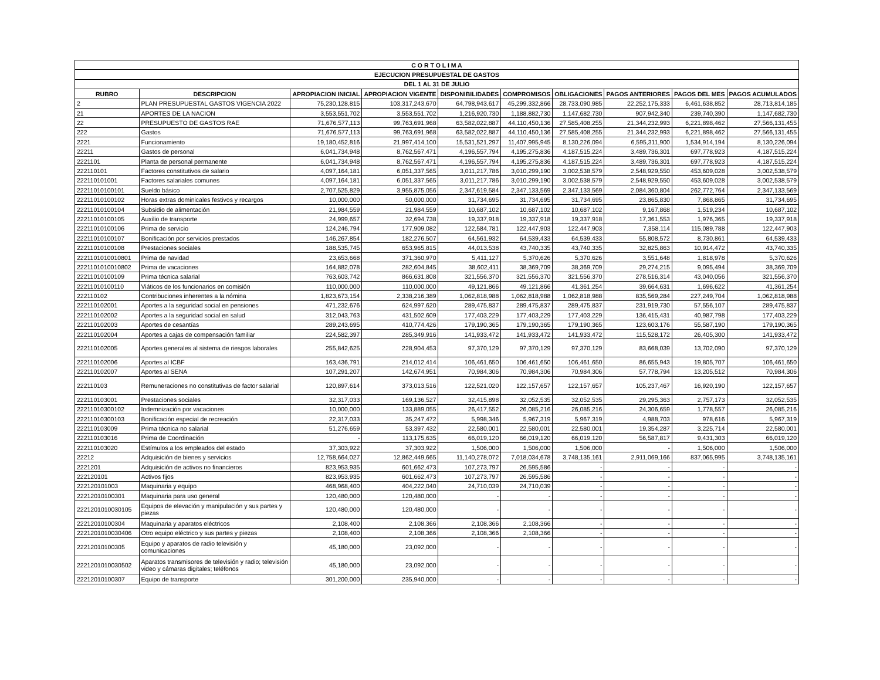| C O R T O L I M A | | | | | | | | | |
| --- | --- | --- | --- | --- | --- | --- | --- | --- | --- |
| EJECUCION PRESUPUESTAL DE GASTOS | | | | | | | | | |
| DEL 1 AL 31 DE JULIO | | | | | | | | | |
| RUBRO | DESCRIPCION | APROPIACION INICIAL | APROPIACION VIGENTE | DISPONIBILIDADES | COMPROMISOS | OBLIGACIONES | PAGOS ANTERIORES | PAGOS DEL MES | PAGOS ACUMULADOS |
| 2 | PLAN PRESUPUESTAL GASTOS VIGENCIA 2022 | 75,230,128,815 | 103,317,243,670 | 64,798,943,617 | 45,299,332,866 | 28,733,090,985 | 22,252,175,333 | 6,461,638,852 | 28,713,814,185 |
| 21 | APORTES DE LA NACION | 3,553,551,702 | 3,553,551,702 | 1,216,920,730 | 1,188,882,730 | 1,147,682,730 | 907,942,340 | 239,740,390 | 1,147,682,730 |
| 22 | PRESUPUESTO DE GASTOS RAE | 71,676,577,113 | 99,763,691,968 | 63,582,022,887 | 44,110,450,136 | 27,585,408,255 | 21,344,232,993 | 6,221,898,462 | 27,566,131,455 |
| 222 | Gastos | 71,676,577,113 | 99,763,691,968 | 63,582,022,887 | 44,110,450,136 | 27,585,408,255 | 21,344,232,993 | 6,221,898,462 | 27,566,131,455 |
| 2221 | Funcionamiento | 19,180,452,816 | 21,997,414,100 | 15,531,521,297 | 11,407,995,945 | 8,130,226,094 | 6,595,311,900 | 1,534,914,194 | 8,130,226,094 |
| 22211 | Gastos de personal | 6,041,734,948 | 8,762,567,471 | 4,196,557,794 | 4,195,275,836 | 4,187,515,224 | 3,489,736,301 | 697,778,923 | 4,187,515,224 |
| 2221101 | Planta de personal permanente | 6,041,734,948 | 8,762,567,471 | 4,196,557,794 | 4,195,275,836 | 4,187,515,224 | 3,489,736,301 | 697,778,923 | 4,187,515,224 |
| 222110101 | Factores constitutivos de salario | 4,097,164,181 | 6,051,337,565 | 3,011,217,786 | 3,010,299,190 | 3,002,538,579 | 2,548,929,550 | 453,609,028 | 3,002,538,579 |
| 222110101001 | Factores salariales comunes | 4,097,164,181 | 6,051,337,565 | 3,011,217,786 | 3,010,299,190 | 3,002,538,579 | 2,548,929,550 | 453,609,028 | 3,002,538,579 |
| 22211010100101 | Sueldo básico | 2,707,525,829 | 3,955,875,056 | 2,347,619,584 | 2,347,133,569 | 2,347,133,569 | 2,084,360,804 | 262,772,764 | 2,347,133,569 |
| 22211010100102 | Horas extras dominicales festivos y recargos | 10,000,000 | 50,000,000 | 31,734,695 | 31,734,695 | 31,734,695 | 23,865,830 | 7,868,865 | 31,734,695 |
| 22211010100104 | Subsidio de alimentación | 21,984,559 | 21,984,559 | 10,687,102 | 10,687,102 | 10,687,102 | 9,167,868 | 1,519,234 | 10,687,102 |
| 22211010100105 | Auxilio de transporte | 24,999,657 | 32,694,738 | 19,337,918 | 19,337,918 | 19,337,918 | 17,361,553 | 1,976,365 | 19,337,918 |
| 22211010100106 | Prima de servicio | 124,246,794 | 177,909,082 | 122,584,781 | 122,447,903 | 122,447,903 | 7,358,114 | 115,089,788 | 122,447,903 |
| 22211010100107 | Bonificación por servicios prestados | 146,267,854 | 182,276,507 | 64,561,932 | 64,539,433 | 64,539,433 | 55,808,572 | 8,730,861 | 64,539,433 |
| 22211010100108 | Prestaciones sociales | 188,535,745 | 653,965,815 | 44,013,538 | 43,740,335 | 43,740,335 | 32,825,863 | 10,914,472 | 43,740,335 |
| 2221101010010801 | Prima de navidad | 23,653,668 | 371,360,970 | 5,411,127 | 5,370,626 | 5,370,626 | 3,551,648 | 1,818,978 | 5,370,626 |
| 2221101010010802 | Prima de vacaciones | 164,882,078 | 282,604,845 | 38,602,411 | 38,369,709 | 38,369,709 | 29,274,215 | 9,095,494 | 38,369,709 |
| 22211010100109 | Prima técnica salarial | 763,603,742 | 866,631,808 | 321,556,370 | 321,556,370 | 321,556,370 | 278,516,314 | 43,040,056 | 321,556,370 |
| 22211010100110 | Viáticos de los funcionarios en comisión | 110,000,000 | 110,000,000 | 49,121,866 | 49,121,866 | 41,361,254 | 39,664,631 | 1,696,622 | 41,361,254 |
| 222110102 | Contribuciones inherentes a la nómina | 1,823,673,154 | 2,338,216,389 | 1,062,818,988 | 1,062,818,988 | 1,062,818,988 | 835,569,284 | 227,249,704 | 1,062,818,988 |
| 222110102001 | Aportes a la seguridad social en pensiones | 471,232,676 | 624,997,620 | 289,475,837 | 289,475,837 | 289,475,837 | 231,919,730 | 57,556,107 | 289,475,837 |
| 222110102002 | Aportes a la seguridad social en salud | 312,043,763 | 431,502,609 | 177,403,229 | 177,403,229 | 177,403,229 | 136,415,431 | 40,987,798 | 177,403,229 |
| 222110102003 | Aportes de cesantías | 289,243,695 | 410,774,426 | 179,190,365 | 179,190,365 | 179,190,365 | 123,603,176 | 55,587,190 | 179,190,365 |
| 222110102004 | Aportes a cajas de compensación familiar | 224,582,397 | 285,349,916 | 141,933,472 | 141,933,472 | 141,933,472 | 115,528,172 | 26,405,300 | 141,933,472 |
| 222110102005 | Aportes generales al sistema de riesgos laborales | 255,842,625 | 228,904,453 | 97,370,129 | 97,370,129 | 97,370,129 | 83,668,039 | 13,702,090 | 97,370,129 |
| 222110102006 | Aportes al ICBF | 163,436,791 | 214,012,414 | 106,461,650 | 106,461,650 | 106,461,650 | 86,655,943 | 19,805,707 | 106,461,650 |
| 222110102007 | Aportes al SENA | 107,291,207 | 142,674,951 | 70,984,306 | 70,984,306 | 70,984,306 | 57,778,794 | 13,205,512 | 70,984,306 |
| 222110103 | Remuneraciones no constitutivas de factor salarial | 120,897,614 | 373,013,516 | 122,521,020 | 122,157,657 | 122,157,657 | 105,237,467 | 16,920,190 | 122,157,657 |
| 222110103001 | Prestaciones sociales | 32,317,033 | 169,136,527 | 32,415,898 | 32,052,535 | 32,052,535 | 29,295,363 | 2,757,173 | 32,052,535 |
| 22211010300102 | Indemnización por vacaciones | 10,000,000 | 133,889,055 | 26,417,552 | 26,085,216 | 26,085,216 | 24,306,659 | 1,778,557 | 26,085,216 |
| 22211010300103 | Bonificación especial de recreación | 22,317,033 | 35,247,472 | 5,998,346 | 5,967,319 | 5,967,319 | 4,988,703 | 978,616 | 5,967,319 |
| 222110103009 | Prima técnica no salarial | 51,276,659 | 53,397,432 | 22,580,001 | 22,580,001 | 22,580,001 | 19,354,287 | 3,225,714 | 22,580,001 |
| 222110103016 | Prima de Coordinación | - | 113,175,635 | 66,019,120 | 66,019,120 | 66,019,120 | 56,587,817 | 9,431,303 | 66,019,120 |
| 222110103020 | Estímulos a los empleados del estado | 37,303,922 | 37,303,922 | 1,506,000 | 1,506,000 | 1,506,000 | - | 1,506,000 | 1,506,000 |
| 22212 | Adquisición de bienes y servicios | 12,758,664,027 | 12,862,449,665 | 11,140,278,072 | 7,018,034,678 | 3,748,135,161 | 2,911,069,166 | 837,065,995 | 3,748,135,161 |
| 2221201 | Adquisición de activos no financieros | 823,953,935 | 601,662,473 | 107,273,797 | 26,595,586 | - | - | - | - |
| 222120101 | Activos fijos | 823,953,935 | 601,662,473 | 107,273,797 | 26,595,586 | - | - | - | - |
| 222120101003 | Maquinaria y equipo | 468,968,400 | 404,222,040 | 24,710,039 | 24,710,039 | - | - | - | - |
| 22212010100301 | Maquinaria para uso general | 120,480,000 | 120,480,000 | - | - | - | - | - | - |
| 2221201010030105 | Equipos de elevación y manipulación y sus partes y piezas | 120,480,000 | 120,480,000 | - | - | - | - | - | - |
| 22212010100304 | Maquinaria y aparatos eléctricos | 2,108,400 | 2,108,366 | 2,108,366 | 2,108,366 | - | - | - | - |
| 2221201010030406 | Otro equipo eléctrico y sus partes y piezas | 2,108,400 | 2,108,366 | 2,108,366 | 2,108,366 | - | - | - | - |
| 22212010100305 | Equipo y aparatos de radio televisión y comunicaciones | 45,180,000 | 23,092,000 | - | - | - | - | - | - |
| 2221201010030502 | Aparatos transmisores de televisión y radio; televisión video y cámaras digitales; teléfonos | 45,180,000 | 23,092,000 | - | - | - | - | - | - |
| 22212010100307 | Equipo de transporte | 301,200,000 | 235,940,000 | - | - | - | - | - | - |